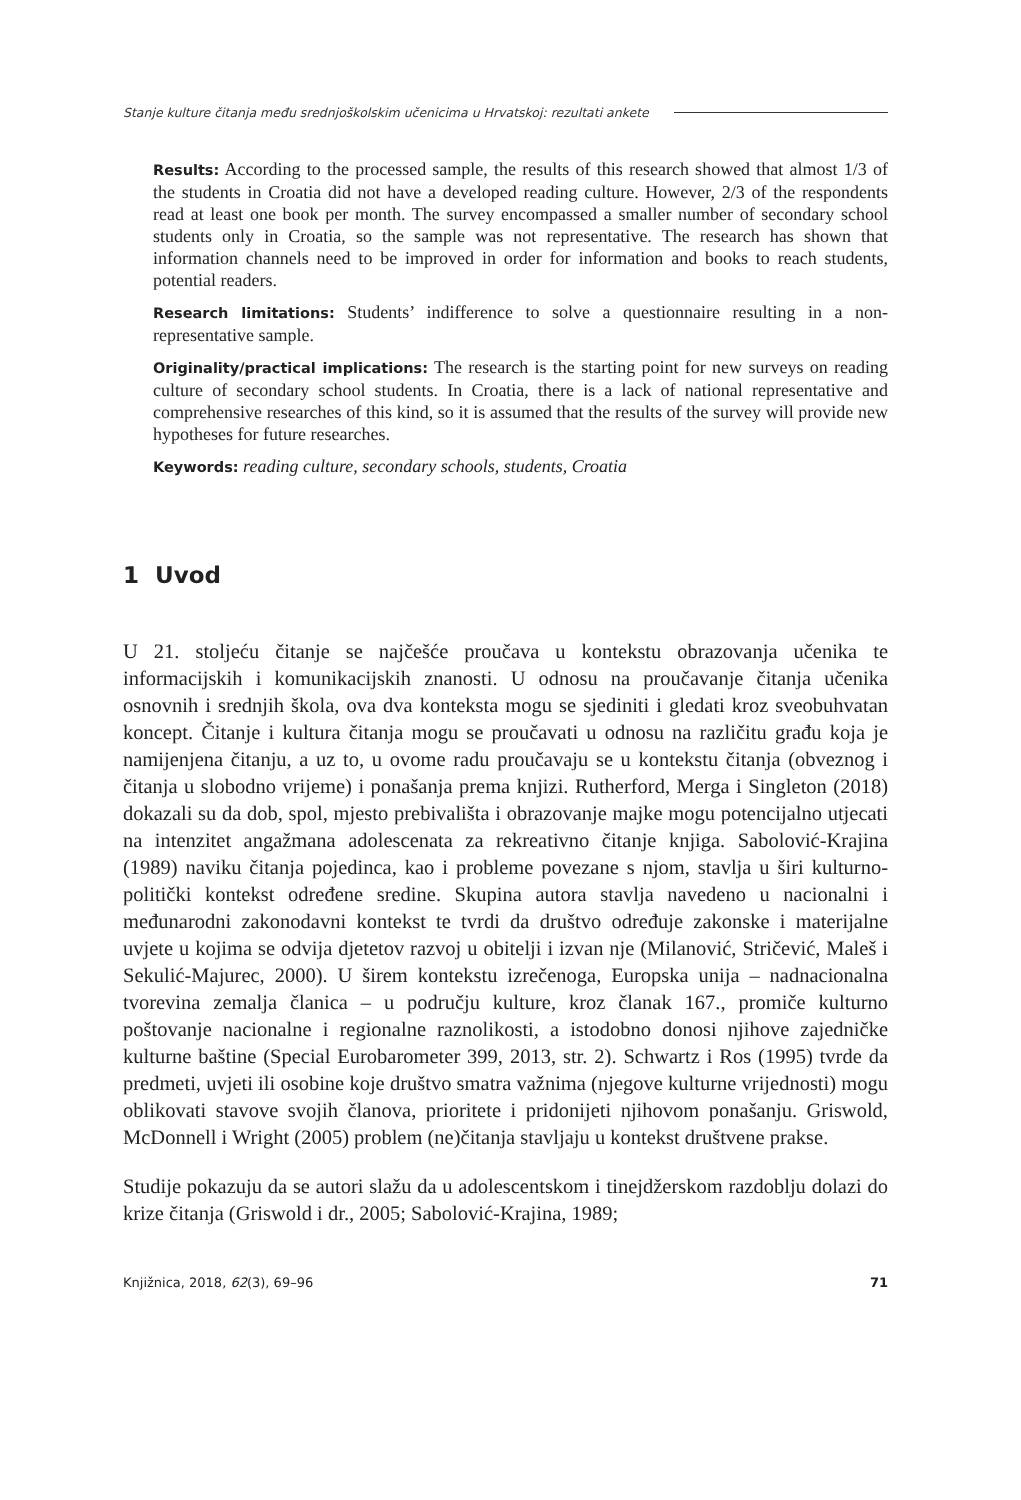Stanje kulture čitanja među srednjoškolskim učenicima u Hrvatskoj: rezultati ankete
Results: According to the processed sample, the results of this research showed that almost 1/3 of the students in Croatia did not have a developed reading culture. However, 2/3 of the respondents read at least one book per month. The survey encompassed a smaller number of secondary school students only in Croatia, so the sample was not representative. The research has shown that information channels need to be improved in order for information and books to reach students, potential readers.
Research limitations: Students’ indifference to solve a questionnaire resulting in a non-representative sample.
Originality/practical implications: The research is the starting point for new surveys on reading culture of secondary school students. In Croatia, there is a lack of national representative and comprehensive researches of this kind, so it is assumed that the results of the survey will provide new hypotheses for future researches.
Keywords: reading culture, secondary schools, students, Croatia
1 Uvod
U 21. stoljeću čitanje se najčešće proučava u kontekstu obrazovanja učenika te informacijskih i komunikacijskih znanosti. U odnosu na proučavanje čitanja učenika osnovnih i srednjih škola, ova dva konteksta mogu se sjediniti i gledati kroz sveobuhvatan koncept. Čitanje i kultura čitanja mogu se proučavati u odnosu na različitu građu koja je namijenjena čitanju, a uz to, u ovome radu proučavaju se u kontekstu čitanja (obveznog i čitanja u slobodno vrijeme) i ponašanja prema knjizi. Rutherford, Merga i Singleton (2018) dokazali su da dob, spol, mjesto prebivališta i obrazovanje majke mogu potencijalno utjecati na intenzitet angažmana adolescenata za rekreativno čitanje knjiga. Sabolović-Krajina (1989) naviku čitanja pojedinca, kao i probleme povezane s njom, stavlja u širi kulturno-politički kontekst određene sredine. Skupina autora stavlja navedeno u nacionalni i međunarodni zakonodavni kontekst te tvrdi da društvo određuje zakonske i materijalne uvjete u kojima se odvija djetetov razvoj u obitelji i izvan nje (Milanović, Stričević, Maleš i Sekulić-Majurec, 2000). U širem kontekstu izrečenoga, Europska unija – nadnacionalna tvorevina zemalja članica – u području kulture, kroz članak 167., promiče kulturno poštovanje nacionalne i regionalne raznolikosti, a istodobno donosi njihove zajedničke kulturne baštine (Special Eurobarometer 399, 2013, str. 2). Schwartz i Ros (1995) tvrde da predmeti, uvjeti ili osobine koje društvo smatra važnima (njegove kulturne vrijednosti) mogu oblikovati stavove svojih članova, prioritete i pridonijeti njihovom ponašanju. Griswold, McDonnell i Wright (2005) problem (ne)čitanja stavljaju u kontekst društvene prakse.
Studije pokazuju da se autori slažu da u adolescentskom i tinejdžerskom razdoblju dolazi do krize čitanja (Griswold i dr., 2005; Sabolović-Krajina, 1989;
Knjižnica, 2018, 62(3), 69–96 71